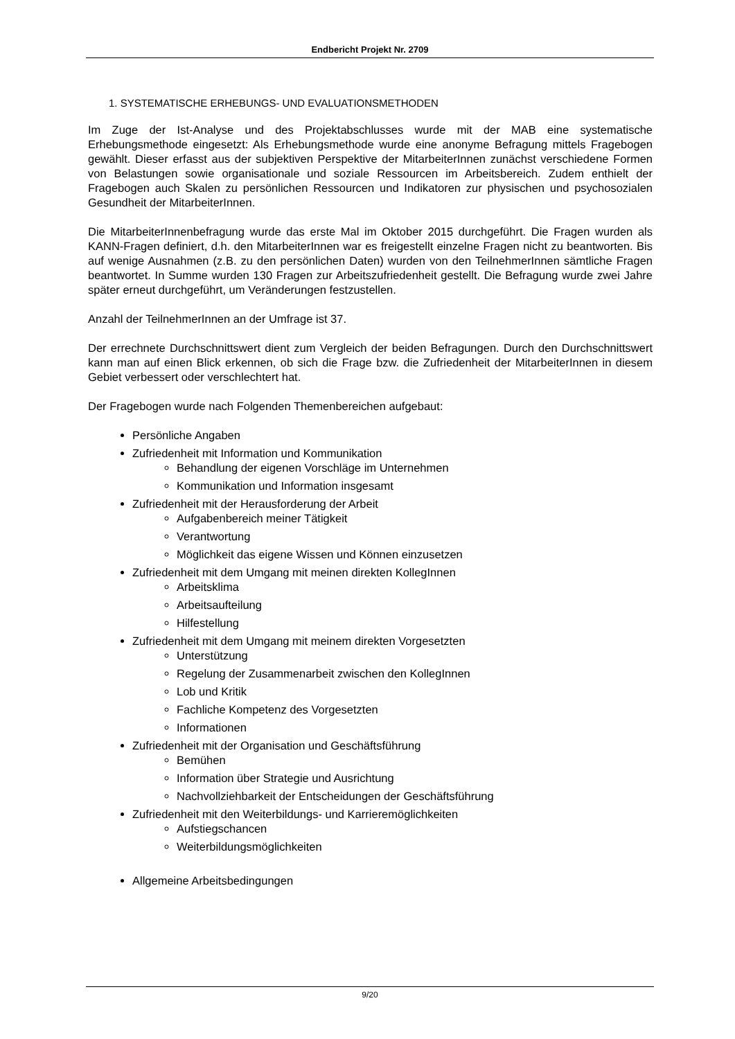Endbericht Projekt Nr. 2709
1. SYSTEMATISCHE ERHEBUNGS- UND EVALUATIONSMETHODEN
Im Zuge der Ist-Analyse und des Projektabschlusses wurde mit der MAB eine systematische Erhebungsmethode eingesetzt: Als Erhebungsmethode wurde eine anonyme Befragung mittels Fragebogen gewählt. Dieser erfasst aus der subjektiven Perspektive der MitarbeiterInnen zunächst verschiedene Formen von Belastungen sowie organisationale und soziale Ressourcen im Arbeitsbereich. Zudem enthielt der Fragebogen auch Skalen zu persönlichen Ressourcen und Indikatoren zur physischen und psychosozialen Gesundheit der MitarbeiterInnen.
Die MitarbeiterInnenbefragung wurde das erste Mal im Oktober 2015 durchgeführt. Die Fragen wurden als KANN-Fragen definiert, d.h. den MitarbeiterInnen war es freigestellt einzelne Fragen nicht zu beantworten. Bis auf wenige Ausnahmen (z.B. zu den persönlichen Daten) wurden von den TeilnehmerInnen sämtliche Fragen beantwortet. In Summe wurden 130 Fragen zur Arbeitszufriedenheit gestellt. Die Befragung wurde zwei Jahre später erneut durchgeführt, um Veränderungen festzustellen.
Anzahl der TeilnehmerInnen an der Umfrage ist 37.
Der errechnete Durchschnittswert dient zum Vergleich der beiden Befragungen. Durch den Durchschnittswert kann man auf einen Blick erkennen, ob sich die Frage bzw. die Zufriedenheit der MitarbeiterInnen in diesem Gebiet verbessert oder verschlechtert hat.
Der Fragebogen wurde nach Folgenden Themenbereichen aufgebaut:
Persönliche Angaben
Zufriedenheit mit Information und Kommunikation
Behandlung der eigenen Vorschläge im Unternehmen
Kommunikation und Information insgesamt
Zufriedenheit mit der Herausforderung der Arbeit
Aufgabenbereich meiner Tätigkeit
Verantwortung
Möglichkeit das eigene Wissen und Können einzusetzen
Zufriedenheit mit dem Umgang mit meinen direkten KollegInnen
Arbeitsklima
Arbeitsaufteilung
Hilfestellung
Zufriedenheit mit dem Umgang mit meinem direkten Vorgesetzten
Unterstützung
Regelung der Zusammenarbeit zwischen den KollegInnen
Lob und Kritik
Fachliche Kompetenz des Vorgesetzten
Informationen
Zufriedenheit mit der Organisation und Geschäftsführung
Bemühen
Information über Strategie und Ausrichtung
Nachvollziehbarkeit der Entscheidungen der Geschäftsführung
Zufriedenheit mit den Weiterbildungs- und Karrieremöglichkeiten
Aufstiegschancen
Weiterbildungsmöglichkeiten
Allgemeine Arbeitsbedingungen
9/20